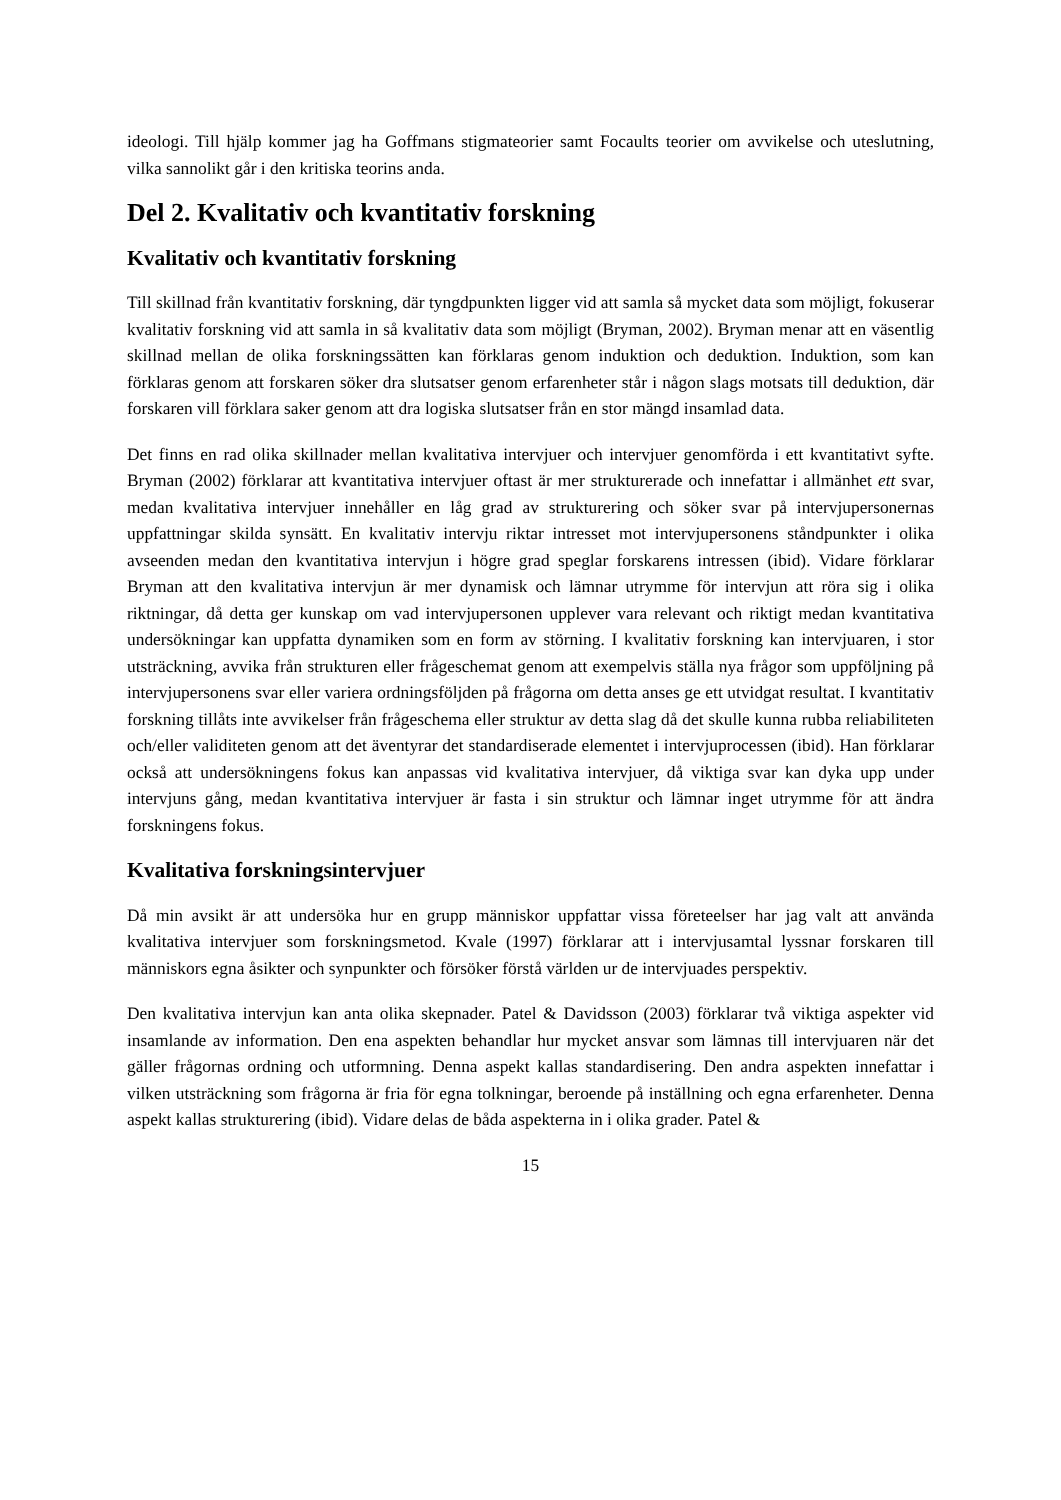ideologi. Till hjälp kommer jag ha Goffmans stigmateorier samt Focaults teorier om avvikelse och uteslutning, vilka sannolikt går i den kritiska teorins anda.
Del 2. Kvalitativ och kvantitativ forskning
Kvalitativ och kvantitativ forskning
Till skillnad från kvantitativ forskning, där tyngdpunkten ligger vid att samla så mycket data som möjligt, fokuserar kvalitativ forskning vid att samla in så kvalitativ data som möjligt (Bryman, 2002). Bryman menar att en väsentlig skillnad mellan de olika forskningssätten kan förklaras genom induktion och deduktion. Induktion, som kan förklaras genom att forskaren söker dra slutsatser genom erfarenheter står i någon slags motsats till deduktion, där forskaren vill förklara saker genom att dra logiska slutsatser från en stor mängd insamlad data.
Det finns en rad olika skillnader mellan kvalitativa intervjuer och intervjuer genomförda i ett kvantitativt syfte. Bryman (2002) förklarar att kvantitativa intervjuer oftast är mer strukturerade och innefattar i allmänhet ett svar, medan kvalitativa intervjuer innehåller en låg grad av strukturering och söker svar på intervjupersonernas uppfattningar skilda synsätt. En kvalitativ intervju riktar intresset mot intervjupersonens ståndpunkter i olika avseenden medan den kvantitativa intervjun i högre grad speglar forskarens intressen (ibid). Vidare förklarar Bryman att den kvalitativa intervjun är mer dynamisk och lämnar utrymme för intervjun att röra sig i olika riktningar, då detta ger kunskap om vad intervjupersonen upplever vara relevant och riktigt medan kvantitativa undersökningar kan uppfatta dynamiken som en form av störning. I kvalitativ forskning kan intervjuaren, i stor utsträckning, avvika från strukturen eller frågeschemat genom att exempelvis ställa nya frågor som uppföljning på intervjupersonens svar eller variera ordningsföljden på frågorna om detta anses ge ett utvidgat resultat. I kvantitativ forskning tillåts inte avvikelser från frågeschema eller struktur av detta slag då det skulle kunna rubba reliabiliteten och/eller validiteten genom att det äventyrar det standardiserade elementet i intervjuprocessen (ibid). Han förklarar också att undersökningens fokus kan anpassas vid kvalitativa intervjuer, då viktiga svar kan dyka upp under intervjuns gång, medan kvantitativa intervjuer är fasta i sin struktur och lämnar inget utrymme för att ändra forskningens fokus.
Kvalitativa forskningsintervjuer
Då min avsikt är att undersöka hur en grupp människor uppfattar vissa företeelser har jag valt att använda kvalitativa intervjuer som forskningsmetod. Kvale (1997) förklarar att i intervjusamtal lyssnar forskaren till människors egna åsikter och synpunkter och försöker förstå världen ur de intervjuades perspektiv.
Den kvalitativa intervjun kan anta olika skepnader. Patel & Davidsson (2003) förklarar två viktiga aspekter vid insamlande av information. Den ena aspekten behandlar hur mycket ansvar som lämnas till intervjuaren när det gäller frågornas ordning och utformning. Denna aspekt kallas standardisering. Den andra aspekten innefattar i vilken utsträckning som frågorna är fria för egna tolkningar, beroende på inställning och egna erfarenheter. Denna aspekt kallas strukturering (ibid). Vidare delas de båda aspekterna in i olika grader. Patel &
15